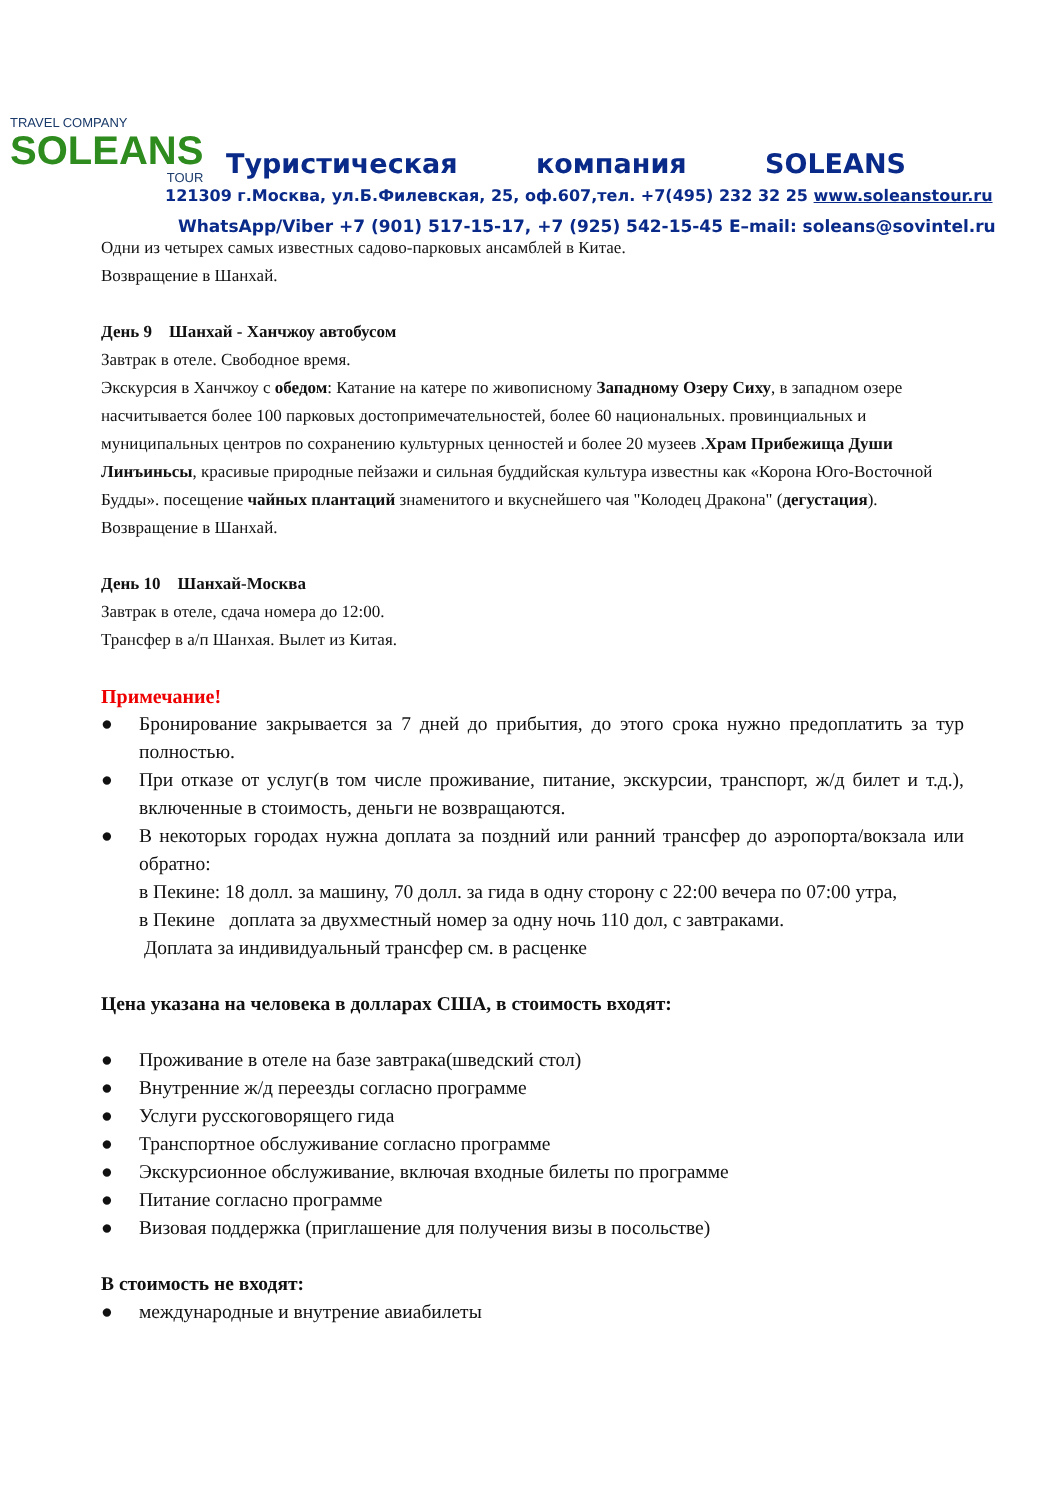TRAVEL COMPANY
SOLEANS
TOUR
Туристическая компания SOLEANS
121309 г.Москва, ул.Б.Филевская, 25, оф.607,тел. +7(495) 232 32 25 www.soleanstour.ru
WhatsApp/Viber +7 (901) 517-15-17, +7 (925) 542-15-45 E–mail: soleans@sovintel.ru
Одни из четырех самых известных садово-парковых ансамблей в Китае.
Возвращение в Шанхай.
День 9 Шанхай - Ханчжоу автобусом
Завтрак в отеле. Свободное время.
Экскурсия в Ханчжоу с обедом: Катание на катере по живописному Западному Озеру Сиху, в западном озере насчитывается более 100 парковых достопримечательностей, более 60 национальных. провинциальных и муниципальных центров по сохранению культурных ценностей и более 20 музеев .Храм Прибежища Души Линъиньсы, красивые природные пейзажи и сильная буддийская культура известны как «Корона Юго-Восточной Будды». посещение чайных плантаций знаменитого и вкуснейшего чая "Колодец Дракона" (дегустация).
Возвращение в Шанхай.
День 10 Шанхай-Москва
Завтрак в отеле, сдача номера до 12:00.
Трансфер в а/п Шанхая. Вылет из Китая.
Примечание!
● Бронирование закрывается за 7 дней до прибытия, до этого срока нужно предоплатить за тур полностью.
● При отказе от услуг(в том числе проживание, питание, экскурсии, транспорт, ж/д билет и т.д.), включенные в стоимость, деньги не возвращаются.
● В некоторых городах нужна доплата за поздний или ранний трансфер до аэропорта/вокзала или обратно:
в Пекине: 18 долл. за машину, 70 долл. за гида в одну сторону с 22:00 вечера по 07:00 утра,
в Пекине доплата за двухместный номер за одну ночь 110 дол, с завтраками.
Доплата за индивидуальный трансфер см. в расценке
Цена указана на человека в долларах США, в стоимость входят:
● Проживание в отеле на базе завтрака(шведский стол)
● Внутренние ж/д переезды согласно программе
● Услуги русскоговорящего гида
● Транспортное обслуживание согласно программе
● Экскурсионное обслуживание, включая входные билеты по программе
● Питание согласно программе
● Визовая поддержка (приглашение для получения визы в посольстве)
В стоимость не входят:
● международные и внутрение авиабилеты